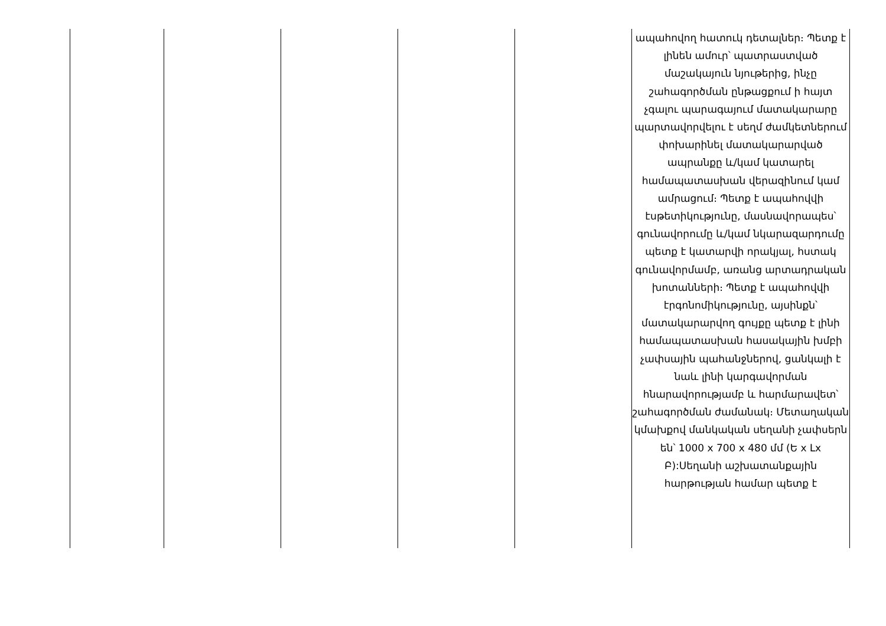| | | | | | ապահովող հատուկ դետալներ։ Պետք է լինեն ամուր՝ պատրաստված մաշակայուն նյութերից, ինչը շահագործման ընթացքում ի հայտ չգալու պարագայում մատակարարը պարտավորվելու է սեղմ ժամկետներում փոխարինել մատակարարված ապրանքը և/կամ կատարել համապատասխան վերազինում կամ ամրացում։ Պետք է ապահովվի էսթետիկությունը, մասնավորապես՝ գունավորումը և/կամ նկարազարդումը պետք է կատարվի որակյալ, հստակ գունավորմամբ, առանց արտադրական խոտանների։ Պետք է ապահովվի էրգոնոմիկությունը, այսինքն՝ մատակարարվող գույքը պետք է լինի համապատասխան հասակային խմբի չափսային պահանջներով, ցանկալի է նաև լինի կարգավորման հնարավորությամբ և հարմարավետ՝ շահագործման ժամանակ։ Մետաղական կմախքով մանկական սեղանի չափսերն են՝ 1000 x 700 x 480 մմ (Ե x Լx Բ):Սեղանի աշխատանքային հարթության համար պետք է |